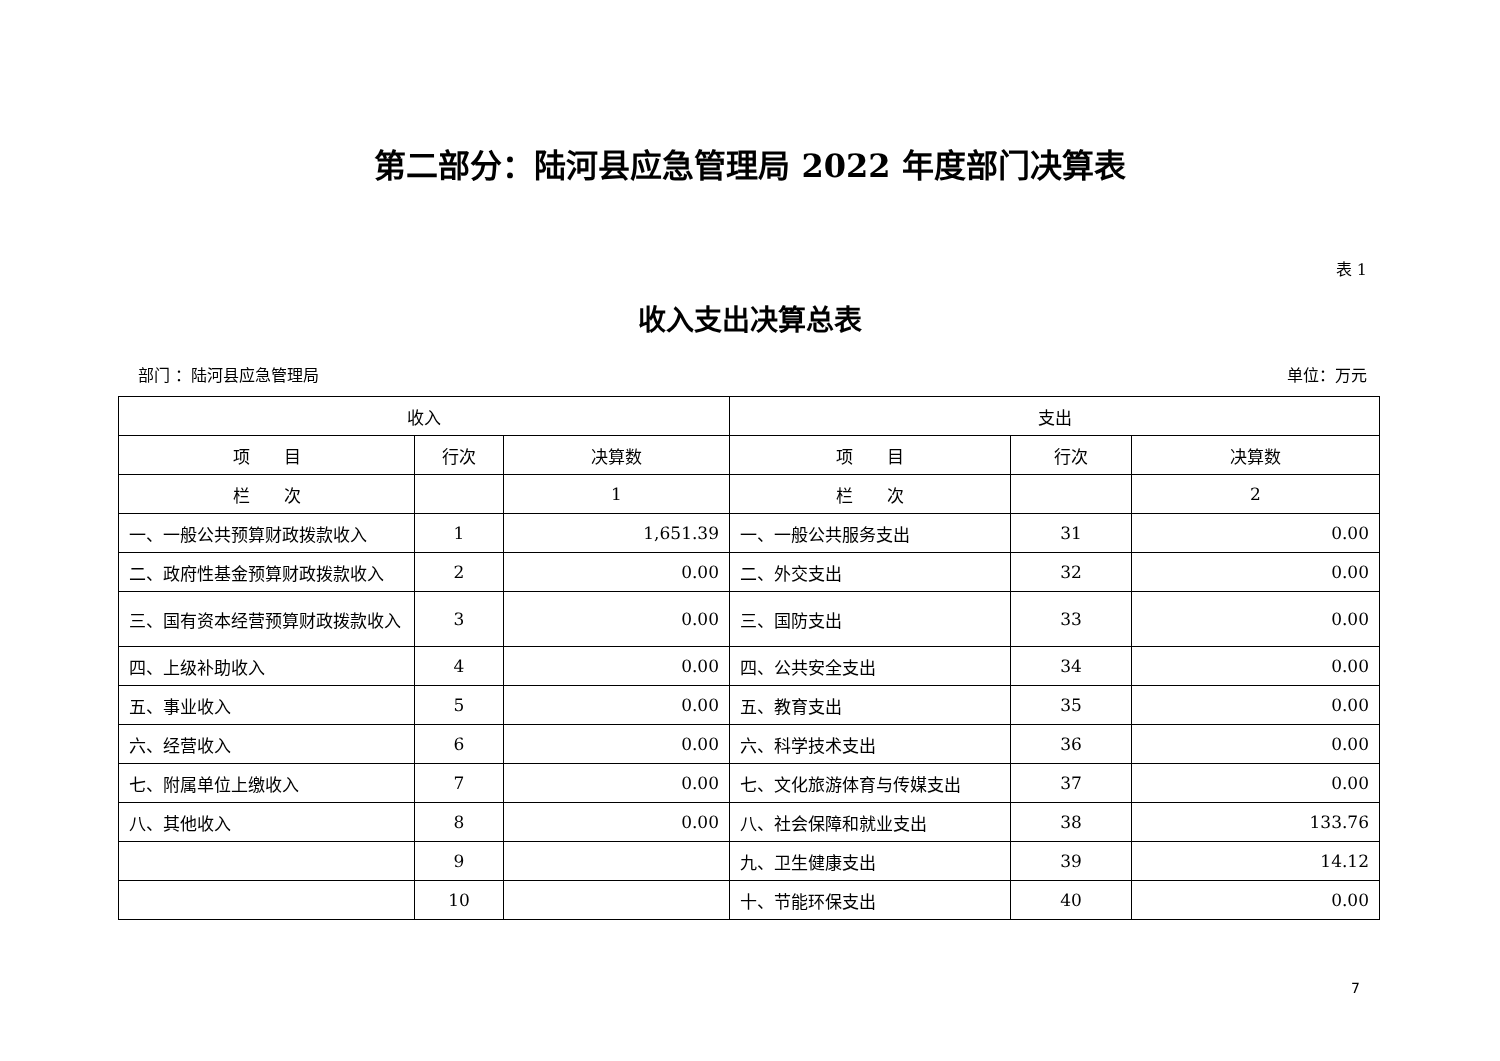第二部分：陆河县应急管理局 2022 年度部门决算表
表 1
收入支出决算总表
部门 ：陆河县应急管理局 单位：万元
| 收入 | | | 支出 | | |
| --- | --- | --- | --- | --- | --- |
| 项 目 | 行次 | 决算数 | 项 目 | 行次 | 决算数 |
| 栏 次 | | 1 | 栏 次 | | 2 |
| 一、一般公共预算财政拨款收入 | 1 | 1,651.39 | 一、一般公共服务支出 | 31 | 0.00 |
| 二、政府性基金预算财政拨款收入 | 2 | 0.00 | 二、外交支出 | 32 | 0.00 |
| 三、国有资本经营预算财政拨款收入 | 3 | 0.00 | 三、国防支出 | 33 | 0.00 |
| 四、上级补助收入 | 4 | 0.00 | 四、公共安全支出 | 34 | 0.00 |
| 五、事业收入 | 5 | 0.00 | 五、教育支出 | 35 | 0.00 |
| 六、经营收入 | 6 | 0.00 | 六、科学技术支出 | 36 | 0.00 |
| 七、附属单位上缴收入 | 7 | 0.00 | 七、文化旅游体育与传媒支出 | 37 | 0.00 |
| 八、其他收入 | 8 | 0.00 | 八、社会保障和就业支出 | 38 | 133.76 |
| | 9 | | 九、卫生健康支出 | 39 | 14.12 |
| | 10 | | 十、节能环保支出 | 40 | 0.00 |
7